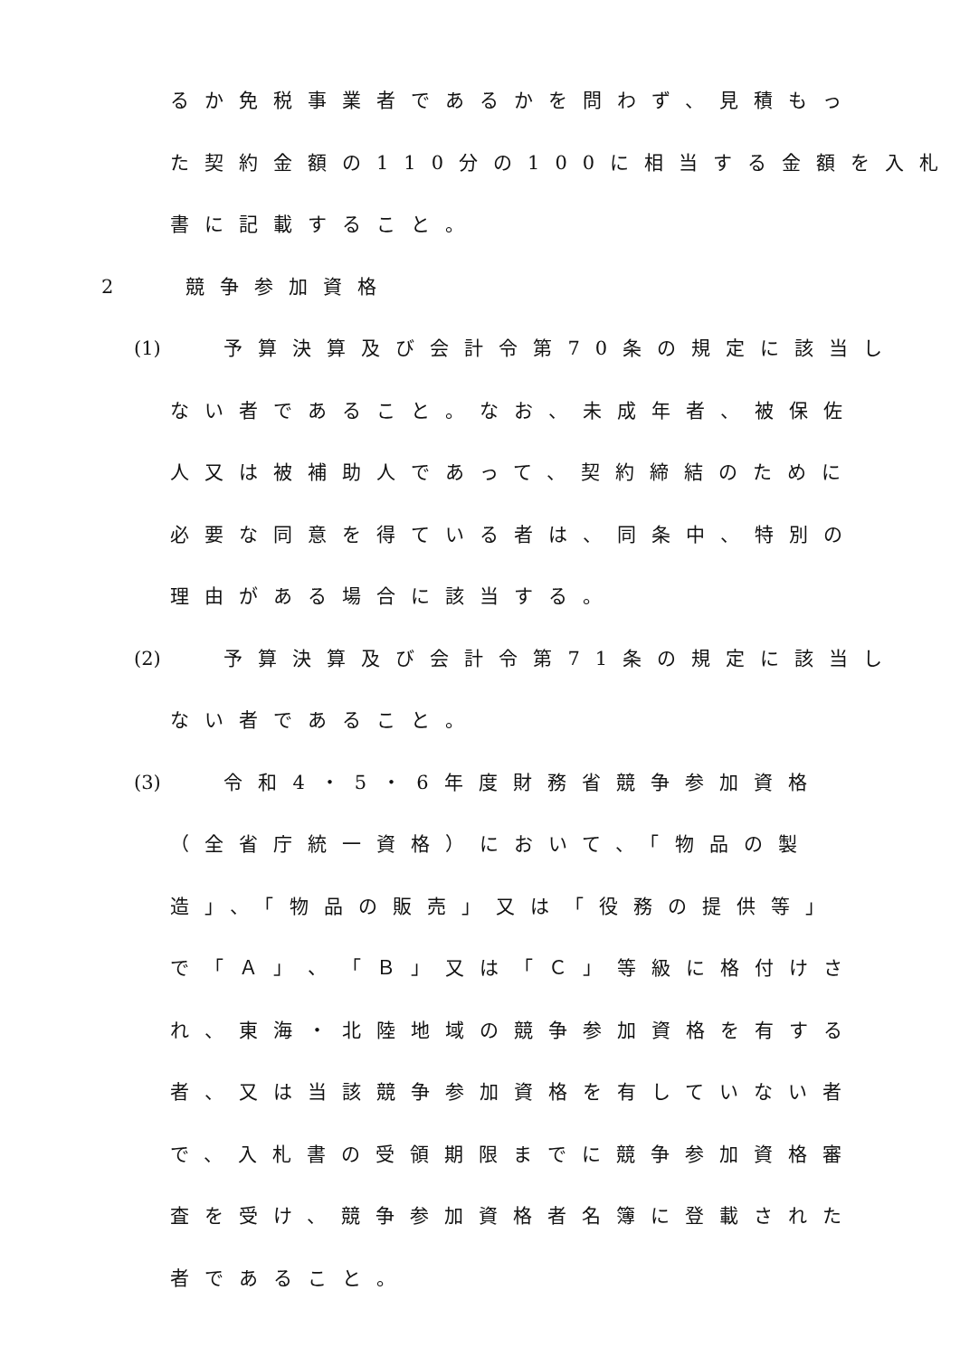るか免税事業者であるかを問わず、見積もっ
た契約金額の110分の100に相当する金額を入札
書に記載すること。
2 競争参加資格
(1) 予算決算及び会計令第70条の規定に該当し
ない者であること。なお、未成年者、被保佐
人又は被補助人であって、契約締結のために
必要な同意を得ている者は、同条中、特別の
理由がある場合に該当する。
(2) 予算決算及び会計令第71条の規定に該当し
ない者であること。
(3) 令和4・5・6年度財務省競争参加資格
（全省庁統一資格）において、「物品の製
造」、「物品の販売」又は「役務の提供等」
で「Ａ」、「Ｂ」又は「Ｃ」等級に格付けさ
れ、東海・北陸地域の競争参加資格を有する
者、又は当該競争参加資格を有していない者
で、入札書の受領期限までに競争参加資格審
査を受け、競争参加資格者名簿に登載された
者であること。